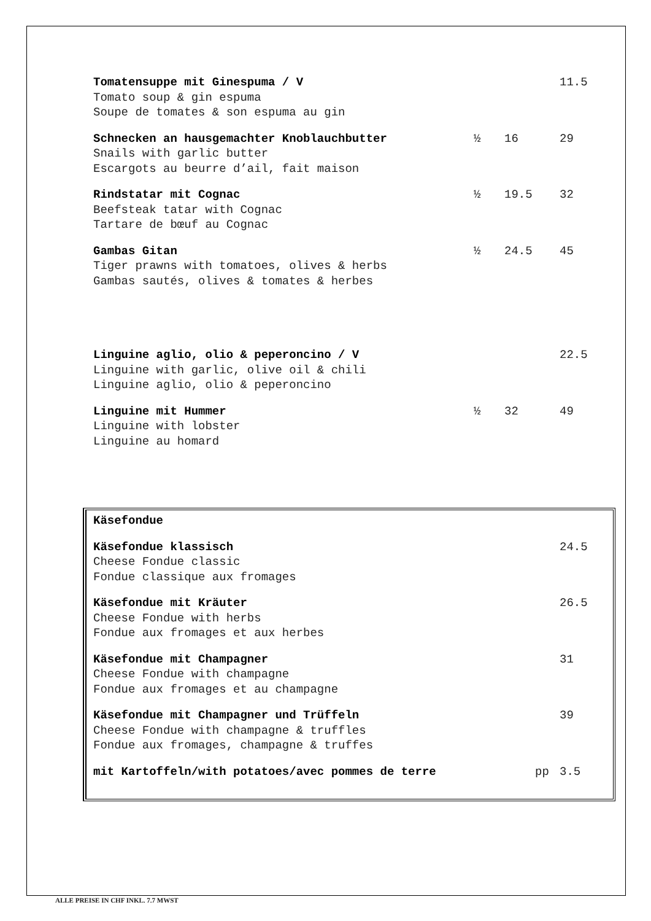Tomatensuppe mit Ginespuma / V
Tomato soup & gin espuma
Soupe de tomates & son espuma au gin
11.5
Schnecken an hausgemachter Knoblauchbutter
Snails with garlic butter
Escargots au beurre d’ail, fait maison
½ 16 29
Rindstatar mit Cognac
Beefsteak tatar with Cognac
Tartare de bœuf au Cognac
½ 19.5 32
Gambas Gitan
Tiger prawns with tomatoes, olives & herbs
Gambas sautés, olives & tomates & herbes
½ 24.5 45
Linguine aglio, olio & peperoncino / V
Linguine with garlic, olive oil & chili
Linguine aglio, olio & peperoncino
22.5
Linguine mit Hummer
Linguine with lobster
Linguine au homard
½ 32 49
Käsefondue
Käsefondue klassisch
Cheese Fondue classic
Fondue classique aux fromages
24.5
Käsefondue mit Kräuter
Cheese Fondue with herbs
Fondue aux fromages et aux herbes
26.5
Käsefondue mit Champagner
Cheese Fondue with champagne
Fondue aux fromages et au champagne
31
Käsefondue mit Champagner und Trüffeln
Cheese Fondue with champagne & truffles
Fondue aux fromages, champagne & truffes
39
mit Kartoffeln/with potatoes/avec pommes de terre
pp 3.5
ALLE PREISE IN CHF INKL. 7.7 MWST